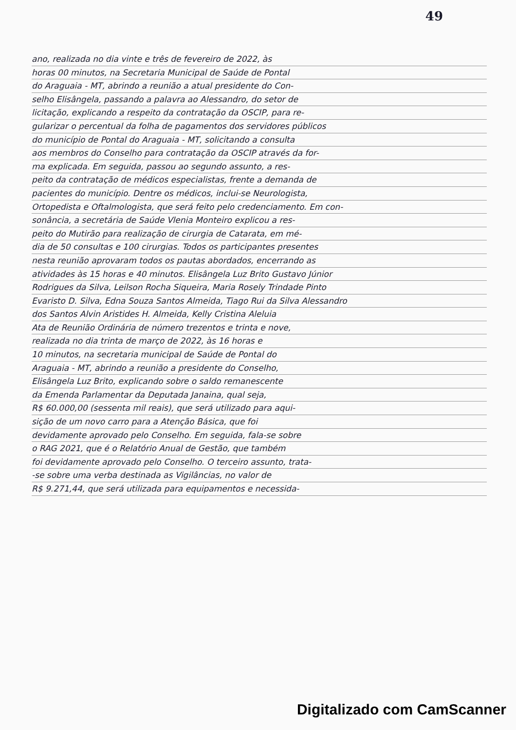49
ano, realizada no dia vinte e três de fevereiro de 2022, às
horas 00 minutos, na Secretaria Municipal de Saúde de Pontal
do Araguaia - MT, abrindo a reunião a atual presidente do Con-
selho Elisângela, passando a palavra ao Alessandro, do setor de
licitação, explicando a respeito da contratação da OSCIP, para re-
gularizar o percentual da folha de pagamentos dos servidores públicos
do município de Pontal do Araguaia - MT, solicitando a consulta
aos membros do Conselho para contratação da OSCIP através da for-
ma explicada. Em seguida, passou ao segundo assunto, a res-
peito da contratação de médicos especialistas, frente a demanda de
pacientes do município. Dentre os médicos, inclui-se Neurologista,
Ortopedista e Oftalmologista, que será feito pelo credenciamento. Em con-
sonância, a secretária de Saúde Vlenia Monteiro explicou a res-
peito do Mutirão para realização de cirurgia de Catarata, em mé-
dia de 50 consultas e 100 cirurgias. Todos os participantes presentes
nesta reunião aprovaram todos os pautas abordados, encerrando as
atividades às 15 horas e 40 minutos. Elisângela Luz Brito Gustavo Júnior
Rodrigues da Silva, Leilson Rocha Siqueira, Maria Rosely Trindade Pinto
Evaristo D. Silva, Edna Souza Santos Almeida, Tiago Rui da Silva Alessandro
dos Santos Alvin Aristides H. Almeida, Kelly Cristina Aleluia
Ata de Reunião Ordinária de número trezentos e trinta e nove,
realizada no dia trinta de março de 2022, às 16 horas e
10 minutos, na secretaria municipal de Saúde de Pontal do
Araguaia - MT, abrindo a reunião a presidente do Conselho,
Elisângela Luz Brito, explicando sobre o saldo remanescente
da Emenda Parlamentar da Deputada Janaina, qual seja,
R$ 60.000,00 (sessenta mil reais), que será utilizado para aqui-
sição de um novo carro para a Atenção Básica, que foi
devidamente aprovado pelo Conselho. Em seguida, fala-se sobre
o RAG 2021, que é o Relatório Anual de Gestão, que também
foi devidamente aprovado pelo Conselho. O terceiro assunto, trata-
-se sobre uma verba destinada as Vigilâncias, no valor de
R$ 9.271,44, que será utilizada para equipamentos e necessida-
Digitalizado com CamScanner